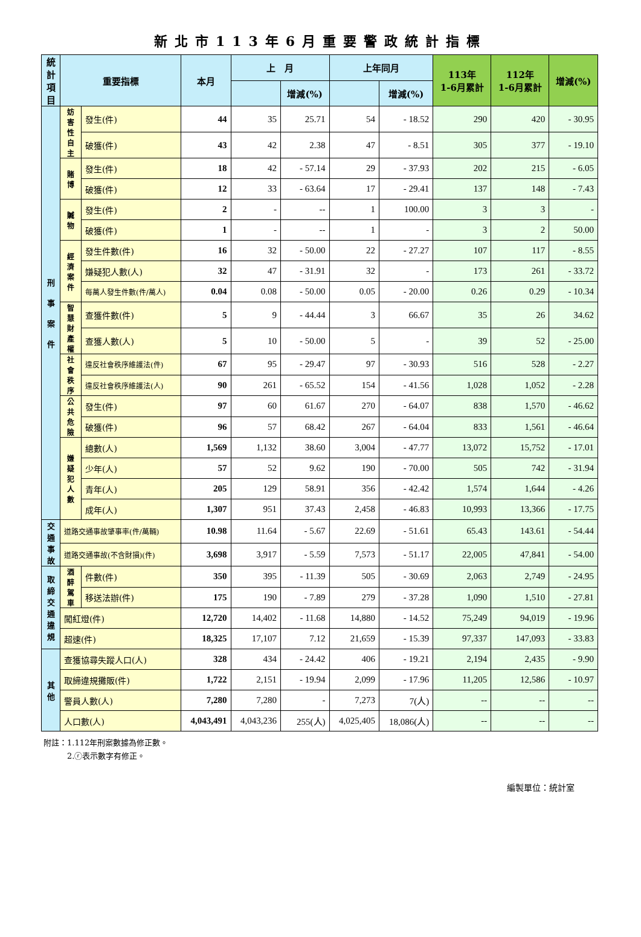新北市113年6月重要警政統計指標
| 統計 項目 | 重要指標 | | 本月 | 上 月 | | 上年同月 | | 113年 1-6月累計 | 112年 1-6月累計 | 增減(%) |
| --- | --- | --- | --- | --- | --- | --- | --- | --- | --- | --- |
| | | | | | 增減(%) | | 增減(%) | | | |
| 刑 事 案 件 | 妨害性自主 | 發生(件) | 44 | 35 | 25.71 | 54 | - 18.52 | 290 | 420 | - 30.95 |
| | | 破獲(件) | 43 | 42 | 2.38 | 47 | - 8.51 | 305 | 377 | - 19.10 |
| | 賭博 | 發生(件) | 18 | 42 | - 57.14 | 29 | - 37.93 | 202 | 215 | - 6.05 |
| | | 破獲(件) | 12 | 33 | - 63.64 | 17 | - 29.41 | 137 | 148 | - 7.43 |
| | 贓物 | 發生(件) | 2 | - | -- | 1 | 100.00 | 3 | 3 | - |
| | | 破獲(件) | 1 | - | -- | 1 | - | 3 | 2 | 50.00 |
| | 經濟案件 | 發生件數(件) | 16 | 32 | - 50.00 | 22 | - 27.27 | 107 | 117 | - 8.55 |
| | | 嫌疑犯人數(人) | 32 | 47 | - 31.91 | 32 | - | 173 | 261 | - 33.72 |
| | | 每萬人發生件數(件/萬人) | 0.04 | 0.08 | - 50.00 | 0.05 | - 20.00 | 0.26 | 0.29 | - 10.34 |
| | 智慧財產權 | 查獲件數(件) | 5 | 9 | - 44.44 | 3 | 66.67 | 35 | 26 | 34.62 |
| | | 查獲人數(人) | 5 | 10 | - 50.00 | 5 | - | 39 | 52 | - 25.00 |
| | 社會秩序 | 違反社會秩序維護法(件) | 67 | 95 | - 29.47 | 97 | - 30.93 | 516 | 528 | - 2.27 |
| | | 違反社會秩序維護法(人) | 90 | 261 | - 65.52 | 154 | - 41.56 | 1,028 | 1,052 | - 2.28 |
| | 公共危險 | 發生(件) | 97 | 60 | 61.67 | 270 | - 64.07 | 838 | 1,570 | - 46.62 |
| | | 破獲(件) | 96 | 57 | 68.42 | 267 | - 64.04 | 833 | 1,561 | - 46.64 |
| | 嫌疑犯人數 | 總數(人) | 1,569 | 1,132 | 38.60 | 3,004 | - 47.77 | 13,072 | 15,752 | - 17.01 |
| | | 少年(人) | 57 | 52 | 9.62 | 190 | - 70.00 | 505 | 742 | - 31.94 |
| | | 青年(人) | 205 | 129 | 58.91 | 356 | - 42.42 | 1,574 | 1,644 | - 4.26 |
| | | 成年(人) | 1,307 | 951 | 37.43 | 2,458 | - 46.83 | 10,993 | 13,366 | - 17.75 |
| 交通事故 | 道路交通事故肇事率(件/萬輛) | | 10.98 | 11.64 | - 5.67 | 22.69 | - 51.61 | 65.43 | 143.61 | - 54.44 |
| | 道路交通事故(不含財損)(件) | | 3,698 | 3,917 | - 5.59 | 7,573 | - 51.17 | 22,005 | 47,841 | - 54.00 |
| 取締交通違規 | 酒醉駕車 | 件數(件) | 350 | 395 | - 11.39 | 505 | - 30.69 | 2,063 | 2,749 | - 24.95 |
| | | 移送法辦(件) | 175 | 190 | - 7.89 | 279 | - 37.28 | 1,090 | 1,510 | - 27.81 |
| | 闖紅燈(件) | | 12,720 | 14,402 | - 11.68 | 14,880 | - 14.52 | 75,249 | 94,019 | - 19.96 |
| | 超速(件) | | 18,325 | 17,107 | 7.12 | 21,659 | - 15.39 | 97,337 | 147,093 | - 33.83 |
| 其 他 | 查獲協尋失蹤人口(人) | | 328 | 434 | - 24.42 | 406 | - 19.21 | 2,194 | 2,435 | - 9.90 |
| | 取締違規攤販(件) | | 1,722 | 2,151 | - 19.94 | 2,099 | - 17.96 | 11,205 | 12,586 | - 10.97 |
| | 警員人數(人) | | 7,280 | 7,280 | - | 7,273 | 7(人) | -- | -- | -- |
| | 人口數(人) | | 4,043,491 | 4,043,236 | 255(人) | 4,025,405 | 18,086(人) | -- | -- | -- |
附註：1.112年刑案數據為修正數。
　　　2.ⓡ表示數字有修正。
編製單位：統計室